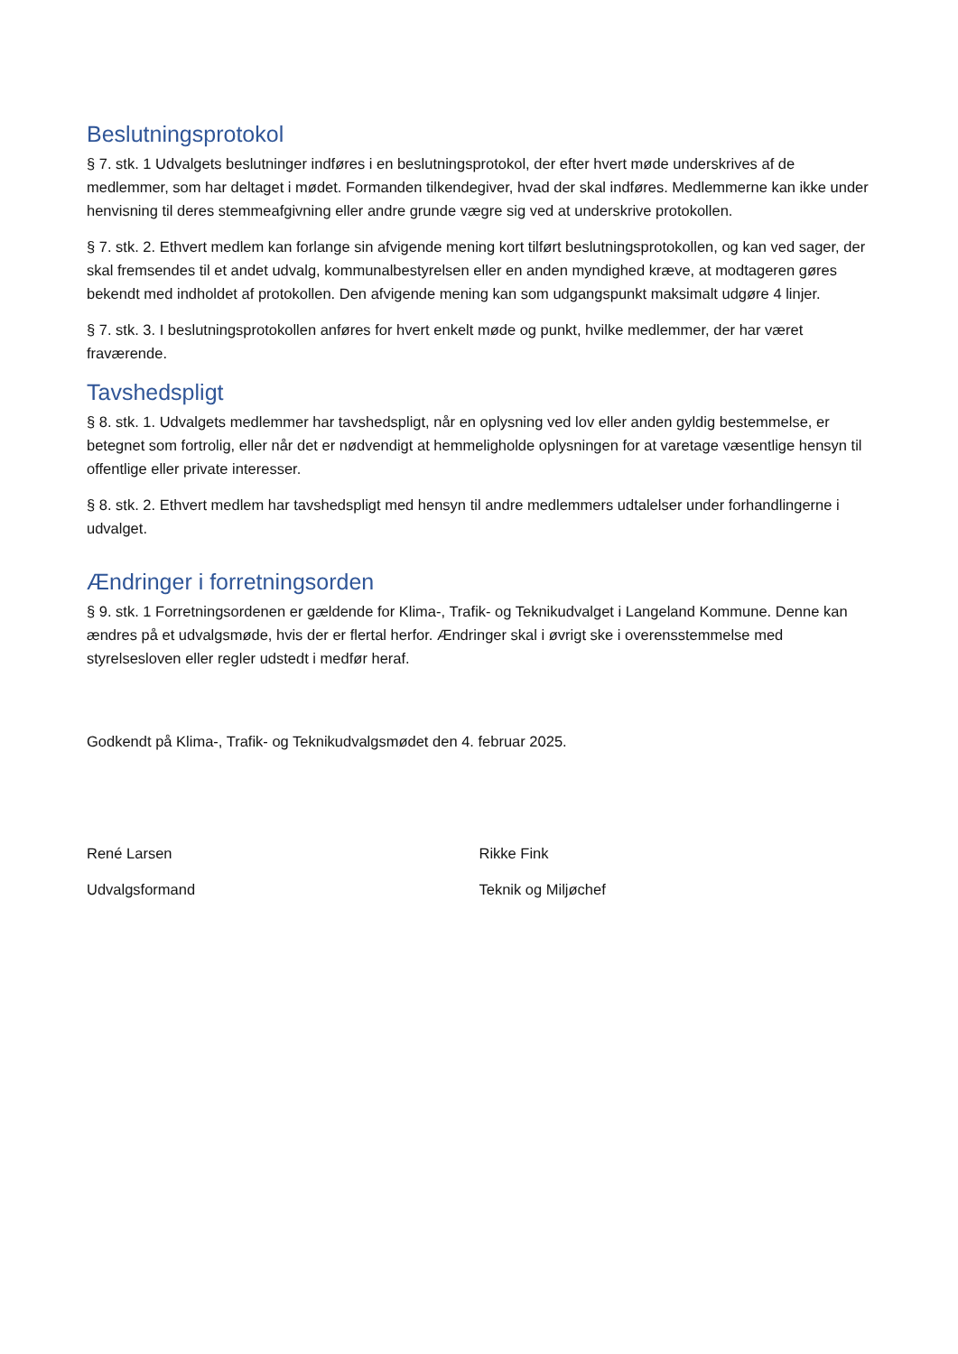Beslutningsprotokol
§ 7. stk. 1 Udvalgets beslutninger indføres i en beslutningsprotokol, der efter hvert møde underskrives af de medlemmer, som har deltaget i mødet. Formanden tilkendegiver, hvad der skal indføres. Medlemmerne kan ikke under henvisning til deres stemmeafgivning eller andre grunde vægre sig ved at underskrive protokollen.
§ 7. stk. 2. Ethvert medlem kan forlange sin afvigende mening kort tilført beslutningsprotokollen, og kan ved sager, der skal fremsendes til et andet udvalg, kommunalbestyrelsen eller en anden myndighed kræve, at modtageren gøres bekendt med indholdet af protokollen. Den afvigende mening kan som udgangspunkt maksimalt udgøre 4 linjer.
§ 7. stk. 3. I beslutningsprotokollen anføres for hvert enkelt møde og punkt, hvilke medlemmer, der har været fraværende.
Tavshedspligt
§ 8. stk. 1. Udvalgets medlemmer har tavshedspligt, når en oplysning ved lov eller anden gyldig bestemmelse, er betegnet som fortrolig, eller når det er nødvendigt at hemmeligholde oplysningen for at varetage væsentlige hensyn til offentlige eller private interesser.
§ 8. stk. 2. Ethvert medlem har tavshedspligt med hensyn til andre medlemmers udtalelser under forhandlingerne i udvalget.
Ændringer i forretningsorden
§ 9. stk. 1 Forretningsordenen er gældende for Klima-, Trafik- og Teknikudvalget i Langeland Kommune. Denne kan ændres på et udvalgsmøde, hvis der er flertal herfor. Ændringer skal i øvrigt ske i overensstemmelse med styrelsesloven eller regler udstedt i medfør heraf.
Godkendt på Klima-, Trafik- og Teknikudvalgsmødet den 4. februar 2025.
René Larsen Rikke Fink
Udvalgsformand Teknik og Miljøchef